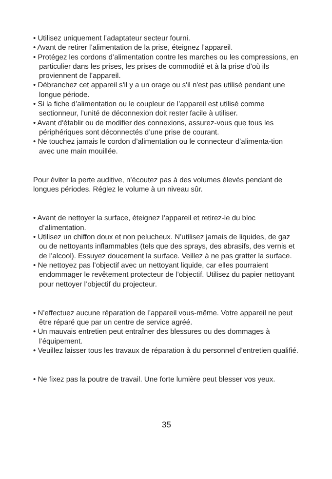• Utilisez uniquement l’adaptateur secteur fourni.
• Avant de retirer l’alimentation de la prise, éteignez l’appareil.
• Protégez les cordons d’alimentation contre les marches ou les compressions, en particulier dans les prises, les prises de commodité et à la prise d’où ils proviennent de l’appareil.
• Débranchez cet appareil s'il y a un orage ou s'il n'est pas utilisé pendant une longue période.
• Si la fiche d’alimentation ou le coupleur de l’appareil est utilisé comme sectionneur, l’unité de déconnexion doit rester facile à utiliser.
• Avant d'établir ou de modifier des connexions, assurez-vous que tous les périphériques sont déconnectés d’une prise de courant.
• Ne touchez jamais le cordon d’alimentation ou le connecteur d’alimenta-tion avec une main mouillée.
Pour éviter la perte auditive, n’écoutez pas à des volumes élevés pendant de longues périodes. Réglez le volume à un niveau sûr.
• Avant de nettoyer la surface, éteignez l’appareil et retirez-le du bloc d’alimentation.
• Utilisez un chiffon doux et non pelucheux. N’utilisez jamais de liquides, de gaz ou de nettoyants inflammables (tels que des sprays, des abrasifs, des vernis et de l’alcool). Essuyez doucement la surface. Veillez à ne pas gratter la surface.
• Ne nettoyez pas l’objectif avec un nettoyant liquide, car elles pourraient endommager le revêtement protecteur de l’objectif. Utilisez du papier nettoyant pour nettoyer l’objectif du projecteur.
• N’effectuez aucune réparation de l’appareil vous-même. Votre appareil ne peut être réparé que par un centre de service agréé.
• Un mauvais entretien peut entraîner des blessures ou des dommages à l’équipement.
• Veuillez laisser tous les travaux de réparation à du personnel d’entretien qualifié.
• Ne fixez pas la poutre de travail. Une forte lumière peut blesser vos yeux.
35